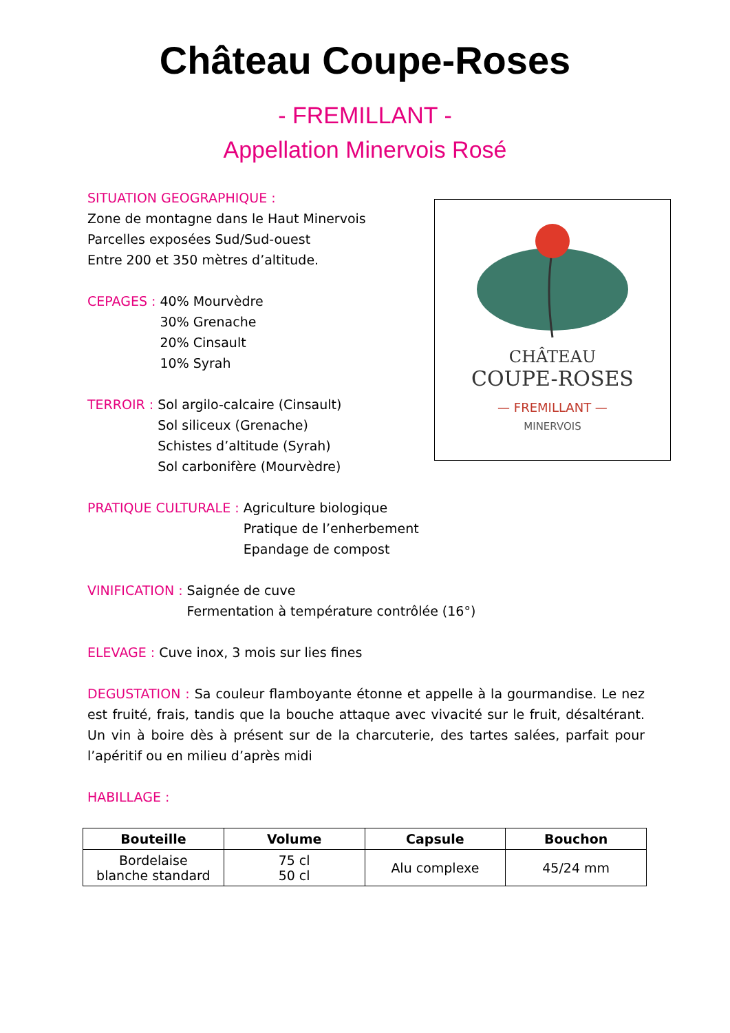Château Coupe-Roses
- FREMILLANT -
Appellation Minervois Rosé
CHÂTEAU
COUPE-ROSES
— FREMILLANT —
MINERVOIS
SITUATION GEOGRAPHIQUE :
Zone de montagne dans le Haut Minervois
Parcelles exposées Sud/Sud-ouest
Entre 200 et 350 mètres d’altitude.
CEPAGES : 40% Mourvèdre
30% Grenache
20% Cinsault
10% Syrah
TERROIR : Sol argilo-calcaire (Cinsault)
Sol siliceux (Grenache)
Schistes d’altitude (Syrah)
Sol carbonifère (Mourvèdre)
PRATIQUE CULTURALE : Agriculture biologique
Pratique de l’enherbement
Epandage de compost
VINIFICATION : Saignée de cuve
Fermentation à température contrôlée (16°)
ELEVAGE : Cuve inox, 3 mois sur lies fines
DEGUSTATION : Sa couleur flamboyante étonne et appelle à la gourmandise. Le nez est fruité, frais, tandis que la bouche attaque avec vivacité sur le fruit, désaltérant. Un vin à boire dès à présent sur de la charcuterie, des tartes salées, parfait pour l’apéritif ou en milieu d’après midi
HABILLAGE :
| Bouteille | Volume | Capsule | Bouchon |
| --- | --- | --- | --- |
| Bordelaise blanche standard | 75 cl 50 cl | Alu complexe | 45/24 mm |